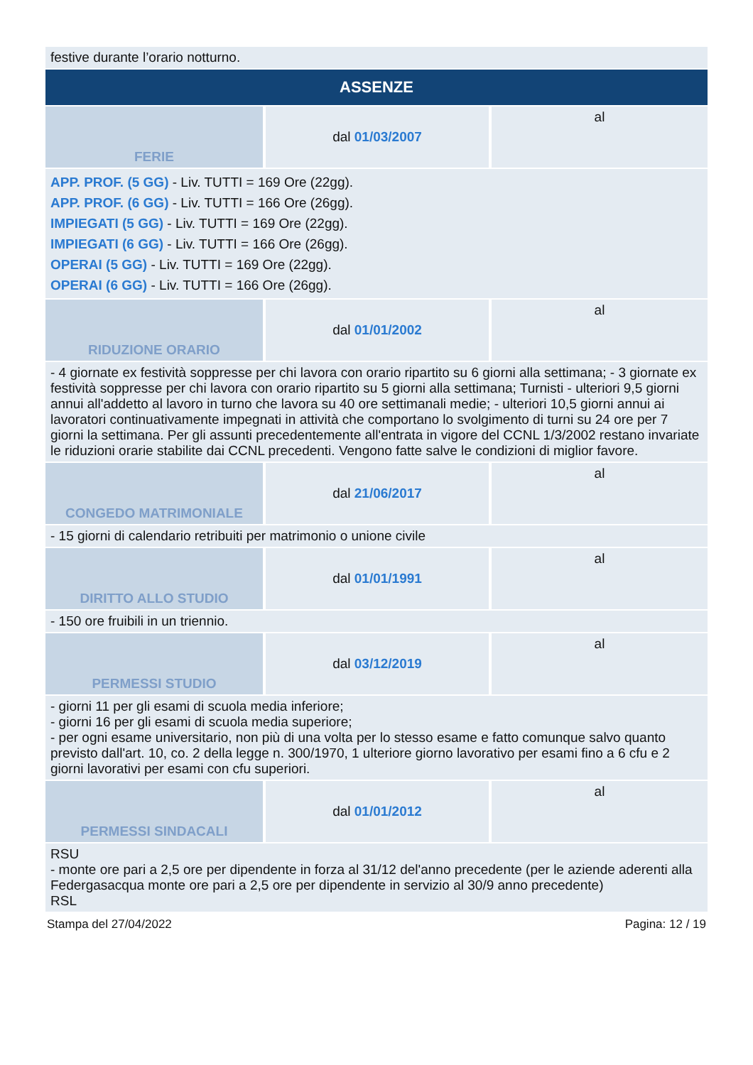| festive durante l’orario notturno. | | |
| ASSENZE | | |
| FERIE | dal 01/03/2007 | al |
| APP. PROF. (5 GG) - Liv. TUTTI = 169 Ore (22gg). APP. PROF. (6 GG) - Liv. TUTTI = 166 Ore (26gg). IMPIEGATI (5 GG) - Liv. TUTTI = 169 Ore (22gg). IMPIEGATI (6 GG) - Liv. TUTTI = 166 Ore (26gg). OPERAI (5 GG) - Liv. TUTTI = 169 Ore (22gg). OPERAI (6 GG) - Liv. TUTTI = 166 Ore (26gg). | | |
| RIDUZIONE ORARIO | dal 01/01/2002 | al |
| - 4 giornate ex festività soppresse per chi lavora con orario ripartito su 6 giorni alla settimana; - 3 giornate ex festività soppresse per chi lavora con orario ripartito su 5 giorni alla settimana; Turnisti - ulteriori 9,5 giorni annui all'addetto al lavoro in turno che lavora su 40 ore settimanali medie; - ulteriori 10,5 giorni annui ai lavoratori continuativamente impegnati in attività che comportano lo svolgimento di turni su 24 ore per 7 giorni la settimana. Per gli assunti precedentemente all'entrata in vigore del CCNL 1/3/2002 restano invariate le riduzioni orarie stabilite dai CCNL precedenti. Vengono fatte salve le condizioni di miglior favore. | | |
| CONGEDO MATRIMONIALE | dal 21/06/2017 | al |
| - 15 giorni di calendario retribuiti per matrimonio o unione civile | | |
| DIRITTO ALLO STUDIO | dal 01/01/1991 | al |
| - 150 ore fruibili in un triennio. | | |
| PERMESSI STUDIO | dal 03/12/2019 | al |
| - giorni 11 per gli esami di scuola media inferiore; - giorni 16 per gli esami di scuola media superiore; - per ogni esame universitario, non più di una volta per lo stesso esame e fatto comunque salvo quanto previsto dall'art. 10, co. 2 della legge n. 300/1970, 1 ulteriore giorno lavorativo per esami fino a 6 cfu e 2 giorni lavorativi per esami con cfu superiori. | | |
| PERMESSI SINDACALI | dal 01/01/2012 | al |
| RSU - monte ore pari a 2,5 ore per dipendente in forza al 31/12 del'anno precedente (per le aziende aderenti alla Federgasacqua monte ore pari a 2,5 ore per dipendente in servizio al 30/9 anno precedente) RSL | | |
Stampa del 27/04/2022 Pagina: 12 / 19